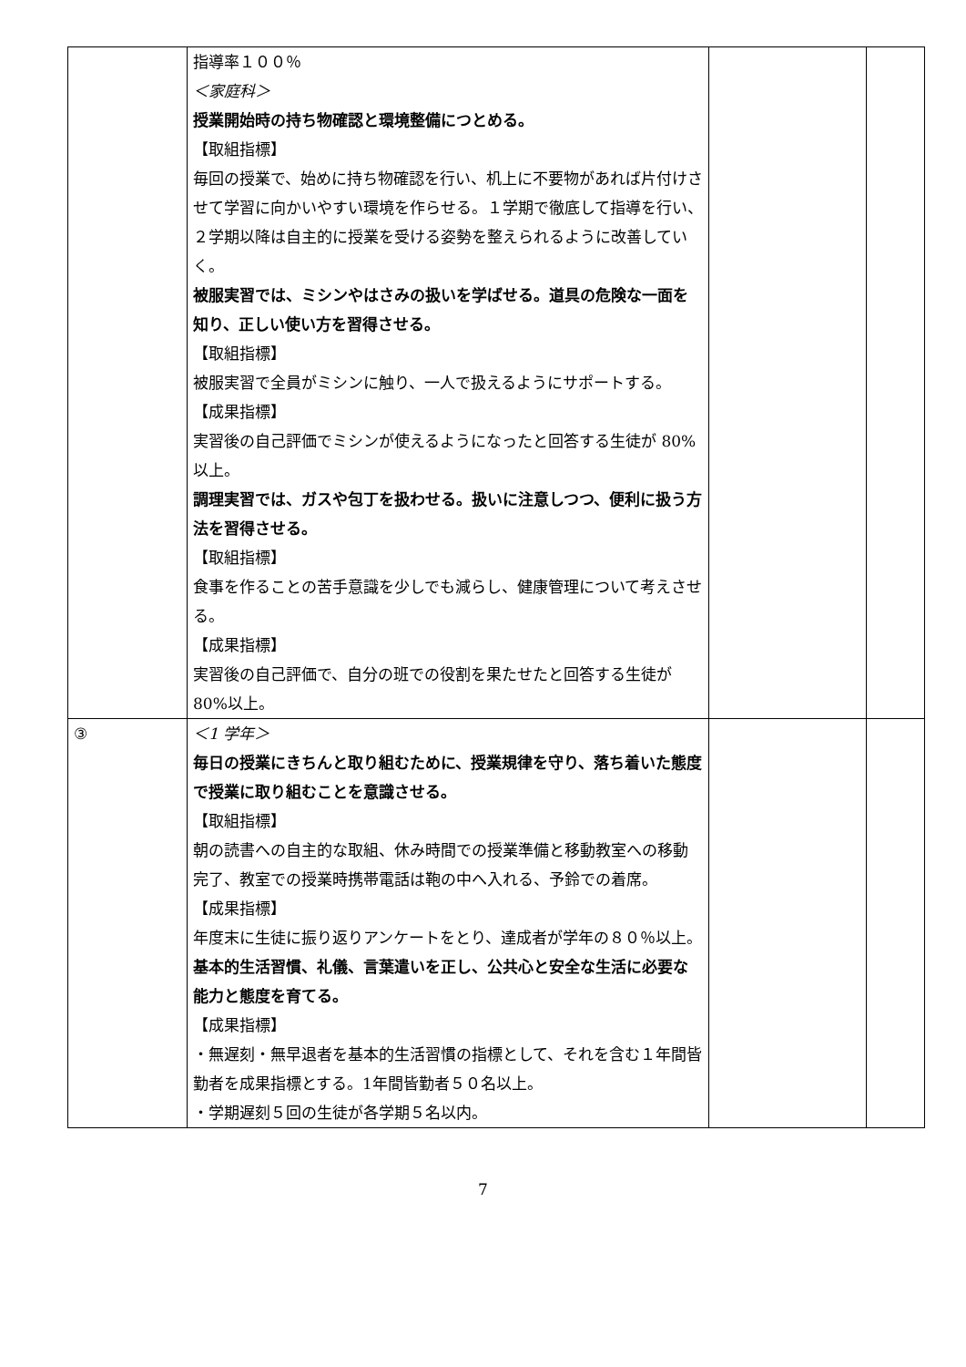| | 指導率１００％ ＜家庭科＞ 授業開始時の持ち物確認と環境整備につとめる。 【取組指標】 毎回の授業で、始めに持ち物確認を行い、机上に不要物があれば片付けさせて学習に向かいやすい環境を作らせる。１学期で徹底して指導を行い、２学期以降は自主的に授業を受ける姿勢を整えられるように改善していく。 被服実習では、ミシンやはさみの扱いを学ばせる。道具の危険な一面を知り、正しい使い方を習得させる。 【取組指標】 被服実習で全員がミシンに触り、一人で扱えるようにサポートする。 【成果指標】 実習後の自己評価でミシンが使えるようになったと回答する生徒が 80%以上。 調理実習では、ガスや包丁を扱わせる。扱いに注意しつつ、便利に扱う方法を習得させる。 【取組指標】 食事を作ることの苦手意識を少しでも減らし、健康管理について考えさせる。 【成果指標】 実習後の自己評価で、自分の班での役割を果たせたと回答する生徒が 80%以上。 | | |
| ③ | ＜1 学年＞ 毎日の授業にきちんと取り組むために、授業規律を守り、落ち着いた態度で授業に取り組むことを意識させる。 【取組指標】 朝の読書への自主的な取組、休み時間での授業準備と移動教室への移動完了、教室での授業時携帯電話は鞄の中へ入れる、予鈴での着席。 【成果指標】 年度末に生徒に振り返りアンケートをとり、達成者が学年の８０％以上。 基本的生活習慣、礼儀、言葉遣いを正し、公共心と安全な生活に必要な能力と態度を育てる。 【成果指標】 ・無遅刻・無早退者を基本的生活習慣の指標として、それを含む１年間皆勤者を成果指標とする。1年間皆勤者５０名以上。 ・学期遅刻５回の生徒が各学期５名以内。 | | |
7